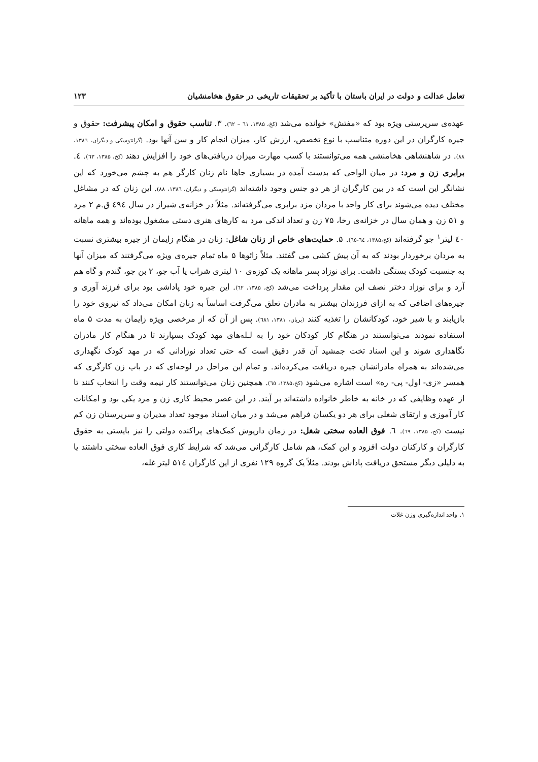تعامل عدالت و دولت در ایران باستان با تأکید بر تحقیقات تاریخی در حقوق هخامنشیان ۱۲۳
عهده‌ی سرپرستی ویژه بود که «مفتش» خوانده می‌شد (کخ، ۱۳۸۵، ٦١ – ٦٢). ۳. تناسب حقوق و امکان پیشرفت: حقوق و جیره کارگران در این دوره متناسب با نوع تخصص، ارزش کار، میزان انجام کار و سن آنها بود. (گرانتوسکی و دیگران، ۱۳۸٦، ۸۸). در شاهنشاهی هخامنشی همه می‌توانستند با کسب مهارت میزان دریافتی‌های خود را افزایش دهند (کخ، ۱۳۸۵، ٦٣). ٤. برابری زن و مرد: در میان الواحی که بدست آمده در بسیاری جاها نام زنان کارگر هم به چشم می‌خورد که این نشانگر این است که در بین کارگران از هر دو جنس وجود داشته‌اند (گرانتوسکی و دیگران، ۱۳۸٦، ۸۸). این زنان که در مشاغل مختلف دیده می‌شوند برای کار واحد با مردان مزد برابری می‌گرفته‌اند. مثلاً در خزانه‌ی شیراز در سال ٤٩٤ ق.م ۲ مرد و ۵۱ زن و همان سال در خزانه‌ی رخا، ۷۵ زن و تعداد اندکی مرد به کارهای هنری دستی مشغول بوده‌اند و همه ماهانه ٤٠ لیتر<sup>۱</sup> جو گرفته‌اند (کخ،۱۳۸۵، ٦٤-٦٥). ۵. حمایت‌های خاص از زنان شاغل: زنان در هنگام زایمان از جیره بیشتری نسبت به مردان برخوردار بودند که به آن پیش کشی می گفتند. مثلاً زائوها ۵ ماه تمام جیره‌ی ویژه می‌گرفتند که میزان آنها به جنسبت کودک بستگی داشت. برای نوزاد پسر ماهانه یک کوزه‌ی ۱۰ لیتری شراب یا آب جو، ۲ بن جو، گندم و گاه هم آرد و برای نوزاد دختر نصف این مقدار پرداخت می‌شد (کخ، ۱۳۸۵، ٦٢). این جیره خود پاداشی بود برای فرزند آوری و جیره‌های اضافی که به ازای فرزندان بیشتر به مادران تعلق می‌گرفت اساساً به زنان امکان می‌داد که نیروی خود را بازیابند و با شیر خود، کودکانشان را تغذیه کنند (بریان، ۱۳۸۱، ٦٨١). پس از آن که از مرخصی ویژه زایمان به مدت ۵ ماه استفاده نمودند می‌توانستند در هنگام کار کودکان خود را به لـله‌های مهد کودک بسپارند تا در هنگام کار مادران نگاهداری شوند و این اسناد تخت جمشید آن قدر دقیق است که حتی تعداد نوزادانی که در مهد کودک نگهداری می‌شده‌اند به همراه مادرانشان جیره دریافت می‌کرده‌اند. و تمام این مراحل در لوحه‌ای که در باب زن کارگری که همسر «زی- اول- پی- ره» است اشاره می‌شود (کخ،۱۳۸۵، ٦٥). همچنین زنان می‌توانستند کار نیمه وقت را انتخاب کنند تا از عهده وظایفی که در خانه به خاطر خانواده داشته‌اند بر آیند. در این عصر محیط کاری زن و مرد یکی بود و امکانات کار آموزی و ارتقای شغلی برای هر دو یکسان فراهم می‌شد و در میان اسناد موجود تعداد مدیران و سرپرستان زن کم نیست (کخ، ۱۳۸۵، ٦٩). ٦. فوق العاده سختی شغل: در زمان داریوش کمک‌های پراکنده دولتی را نیز بایستی به حقوق کارگران و کارکنان دولت افزود و این کمک، هم شامل کارگرانی می‌شد که شرایط کاری فوق العاده سختی داشتند یا به دلیلی دیگر مستحق دریافت پاداش بودند. مثلاً یک گروه ۱۲۹ نفری از این کارگران ۵۱٤ لیتر غله،
۱. واحد اندازه‌گیری وزن غلات